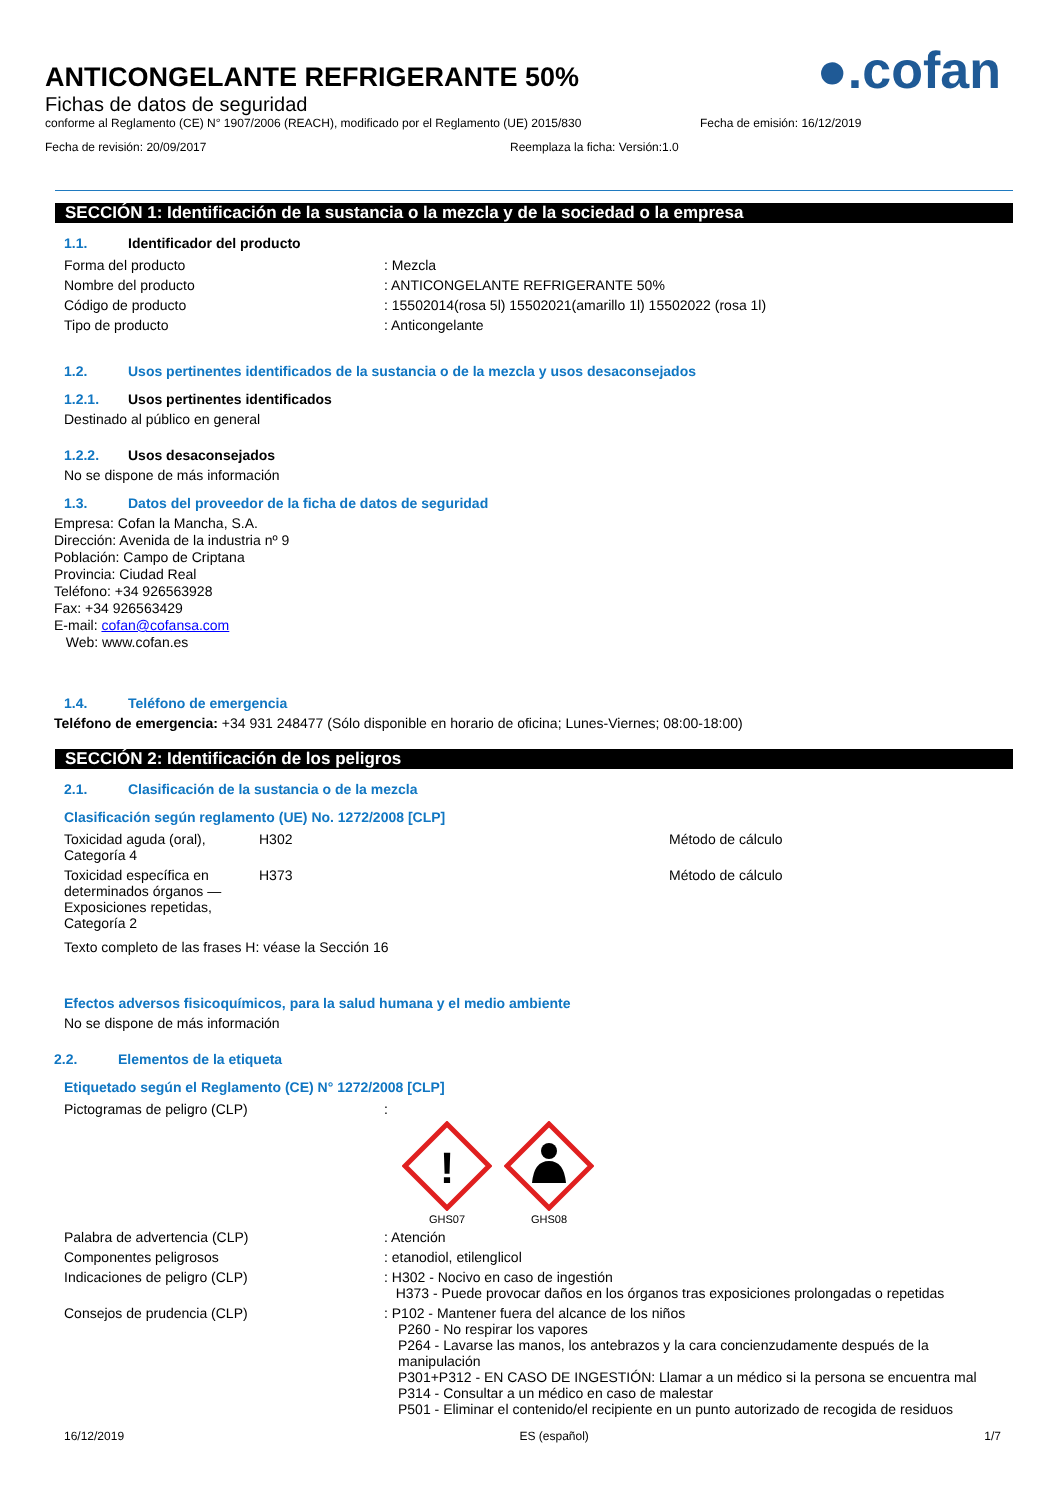ANTICONGELANTE REFRIGERANTE 50%
Fichas de datos de seguridad
●.cofan
conforme al Reglamento (CE) N° 1907/2006 (REACH), modificado por el Reglamento (UE) 2015/830 Fecha de emisión: 16/12/2019
Fecha de revisión: 20/09/2017 Reemplaza la ficha: Versión:1.0
SECCIÓN 1: Identificación de la sustancia o la mezcla y de la sociedad o la empresa
1.1. Identificador del producto
| Forma del producto | : Mezcla |
| Nombre del producto | : ANTICONGELANTE REFRIGERANTE 50% |
| Código de producto | : 15502014(rosa 5l) 15502021(amarillo 1l) 15502022 (rosa 1l) |
| Tipo de producto | : Anticongelante |
1.2. Usos pertinentes identificados de la sustancia o de la mezcla y usos desaconsejados
1.2.1. Usos pertinentes identificados
Destinado al público en general
1.2.2. Usos desaconsejados
No se dispone de más información
1.3. Datos del proveedor de la ficha de datos de seguridad
Empresa: Cofan la Mancha, S.A.
Dirección: Avenida de la industria nº 9
Población: Campo de Criptana
Provincia: Ciudad Real
Teléfono: +34 926563928
Fax: +34 926563429
E-mail: cofan@cofansa.com
Web: www.cofan.es
1.4. Teléfono de emergencia
Teléfono de emergencia: +34 931 248477 (Sólo disponible en horario de oficina; Lunes-Viernes; 08:00-18:00)
SECCIÓN 2: Identificación de los peligros
2.1. Clasificación de la sustancia o de la mezcla
Clasificación según reglamento (UE) No. 1272/2008 [CLP]
| Toxicidad aguda (oral), Categoría 4 | H302 | Método de cálculo |
| Toxicidad específica en determinados órganos — Exposiciones repetidas, Categoría 2 | H373 | Método de cálculo |
Texto completo de las frases H: véase la Sección 16
Efectos adversos fisicoquímicos, para la salud humana y el medio ambiente
No se dispone de más información
2.2. Elementos de la etiqueta
Etiquetado según el Reglamento (CE) N° 1272/2008 [CLP]
| Pictogramas de peligro (CLP) | : ! GHS07 GHS08 |
| Palabra de advertencia (CLP) | : Atención |
| Componentes peligrosos | : etanodiol, etilenglicol |
| Indicaciones de peligro (CLP) | : H302 - Nocivo en caso de ingestión H373 - Puede provocar daños en los órganos tras exposiciones prolongadas o repetidas |
| Consejos de prudencia (CLP) | : P102 - Mantener fuera del alcance de los niños P260 - No respirar los vapores P264 - Lavarse las manos, los antebrazos y la cara concienzudamente después de la manipulación P301+P312 - EN CASO DE INGESTIÓN: Llamar a un médico si la persona se encuentra mal P314 - Consultar a un médico en caso de malestar P501 - Eliminar el contenido/el recipiente en un punto autorizado de recogida de residuos |
16/12/2019 ES (español) 1/7